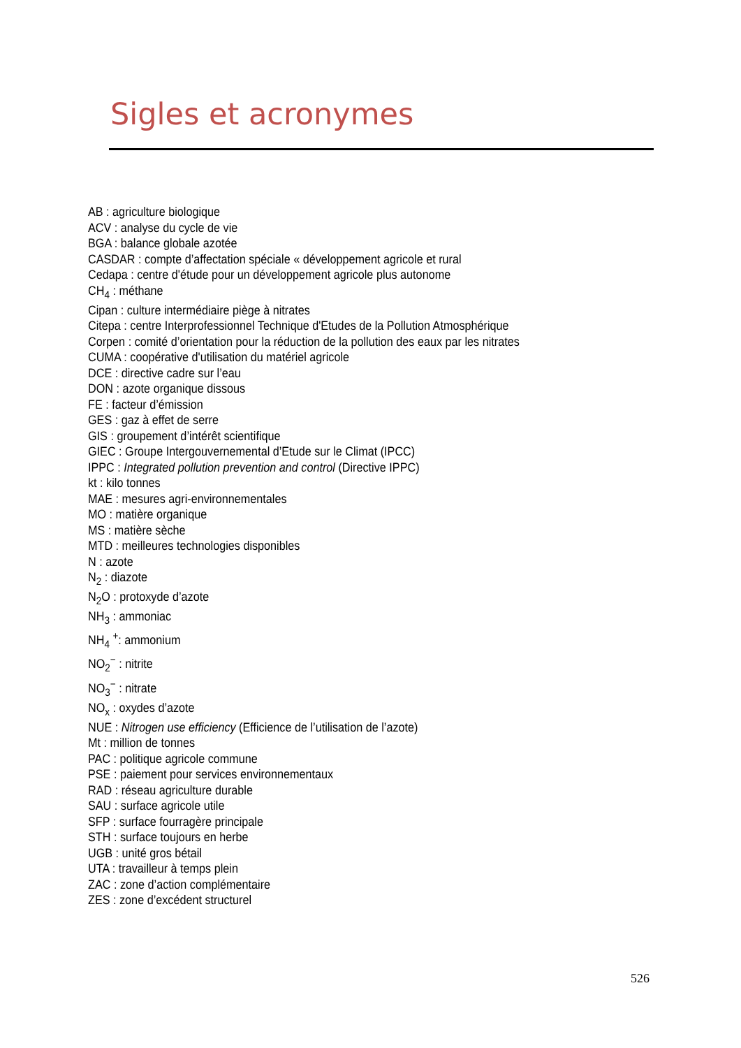Sigles et acronymes
AB : agriculture biologique
ACV : analyse du cycle de vie
BGA : balance globale azotée
CASDAR : compte d’affectation spéciale « développement agricole et rural
Cedapa : centre d'étude pour un développement agricole plus autonome
CH<sub>4</sub> : méthane
Cipan : culture intermédiaire piège à nitrates
Citepa : centre Interprofessionnel Technique d'Etudes de la Pollution Atmosphérique
Corpen : comité d’orientation pour la réduction de la pollution des eaux par les nitrates
CUMA : coopérative d'utilisation du matériel agricole
DCE : directive cadre sur l’eau
DON : azote organique dissous
FE : facteur d’émission
GES : gaz à effet de serre
GIS : groupement d’intérêt scientifique
GIEC : Groupe Intergouvernemental d’Etude sur le Climat (IPCC)
IPPC : Integrated pollution prevention and control (Directive IPPC)
kt : kilo tonnes
MAE : mesures agri-environnementales
MO : matière organique
MS : matière sèche
MTD : meilleures technologies disponibles
N : azote
N<sub>2</sub> : diazote
N<sub>2</sub>O : protoxyde d’azote
NH<sub>3</sub> : ammoniac
NH<sub>4</sub> <sup>+</sup>: ammonium
NO<sub>2</sub><sup>−</sup> : nitrite
NO<sub>3</sub><sup>−</sup> : nitrate
NO<sub>x</sub> : oxydes d’azote
NUE : Nitrogen use efficiency (Efficience de l’utilisation de l’azote)
Mt : million de tonnes
PAC : politique agricole commune
PSE : paiement pour services environnementaux
RAD : réseau agriculture durable
SAU : surface agricole utile
SFP : surface fourragère principale
STH : surface toujours en herbe
UGB : unité gros bétail
UTA : travailleur à temps plein
ZAC : zone d’action complémentaire
ZES : zone d’excédent structurel
526